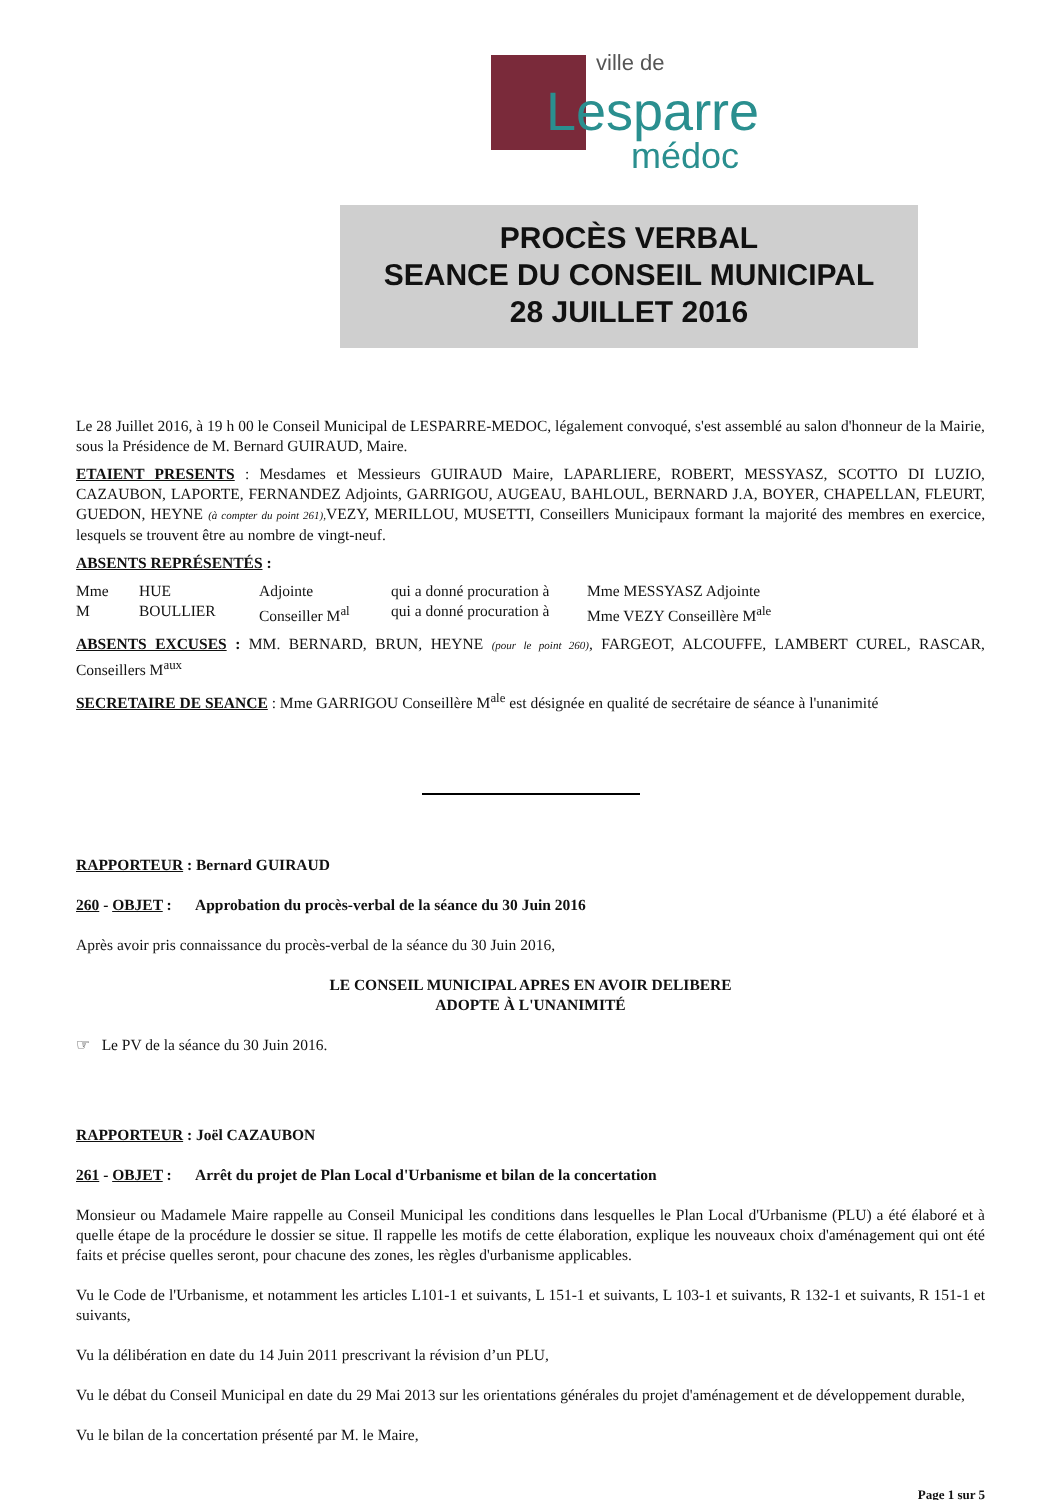ville de
Lesparre
médoc
PROCÈS VERBAL
SEANCE DU CONSEIL MUNICIPAL
28 JUILLET 2016
Le 28 Juillet 2016, à 19 h 00 le Conseil Municipal de LESPARRE-MEDOC, légalement convoqué, s'est assemblé au salon d'honneur de la Mairie, sous la Présidence de M. Bernard GUIRAUD, Maire.
ETAIENT PRESENTS : Mesdames et Messieurs GUIRAUD Maire, LAPARLIERE, ROBERT, MESSYASZ, SCOTTO DI LUZIO, CAZAUBON, LAPORTE, FERNANDEZ Adjoints, GARRIGOU, AUGEAU, BAHLOUL, BERNARD J.A, BOYER, CHAPELLAN, FLEURT, GUEDON, HEYNE (à compter du point 261), VEZY, MERILLOU, MUSETTI, Conseillers Municipaux formant la majorité des membres en exercice, lesquels se trouvent être au nombre de vingt-neuf.
ABSENTS REPRÉSENTÉS :
Mme HUE Adjointe qui a donné procuration à Mme MESSYASZ Adjointe
M BOULLIER Conseiller M<sup>al</sup> qui a donné procuration à Mme VEZY Conseillère M<sup>ale</sup>
ABSENTS EXCUSES : MM. BERNARD, BRUN, HEYNE (pour le point 260), FARGEOT, ALCOUFFE, LAMBERT CUREL, RASCAR, Conseillers M<sup>aux</sup>
SECRETAIRE DE SEANCE : Mme GARRIGOU Conseillère M<sup>ale</sup> est désignée en qualité de secrétaire de séance à l'unanimité
RAPPORTEUR : Bernard GUIRAUD
260 - OBJET : Approbation du procès-verbal de la séance du 30 Juin 2016
Après avoir pris connaissance du procès-verbal de la séance du 30 Juin 2016,
LE CONSEIL MUNICIPAL APRES EN AVOIR DELIBERE
ADOPTE À L'UNANIMITÉ
☞ Le PV de la séance du 30 Juin 2016.
RAPPORTEUR : Joël CAZAUBON
261 - OBJET : Arrêt du projet de Plan Local d'Urbanisme et bilan de la concertation
Monsieur ou Madamele Maire rappelle au Conseil Municipal les conditions dans lesquelles le Plan Local d'Urbanisme (PLU) a été élaboré et à quelle étape de la procédure le dossier se situe. Il rappelle les motifs de cette élaboration, explique les nouveaux choix d'aménagement qui ont été faits et précise quelles seront, pour chacune des zones, les règles d'urbanisme applicables.
Vu le Code de l'Urbanisme, et notamment les articles L101-1 et suivants, L 151-1 et suivants, L 103-1 et suivants, R 132-1 et suivants, R 151-1 et suivants,
Vu la délibération en date du 14 Juin 2011 prescrivant la révision d’un PLU,
Vu le débat du Conseil Municipal en date du 29 Mai 2013 sur les orientations générales du projet d'aménagement et de développement durable,
Vu le bilan de la concertation présenté par M. le Maire,
Page 1 sur 5